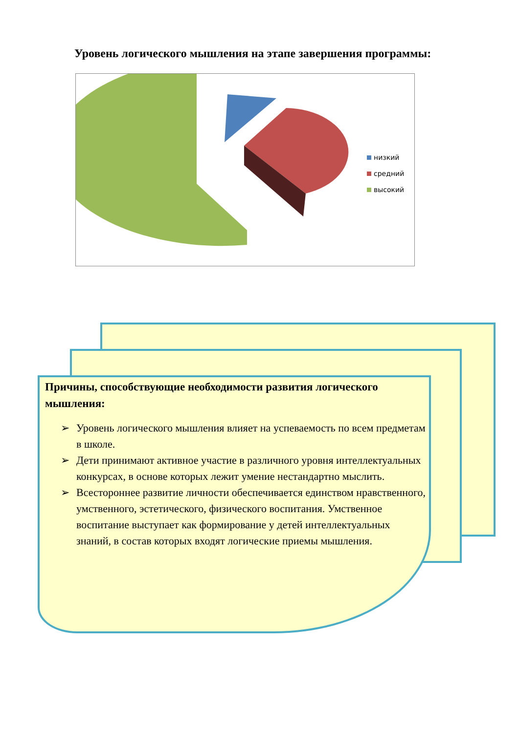Уровень логического мышления на этапе завершения программы:
низкий
средний
высокий
Причины, способствующие необходимости развития логического мышления:
➢ Уровень логического мышления влияет на успеваемость по всем предметам в школе.
➢ Дети принимают активное участие в различного уровня интеллектуальных конкурсах, в основе которых лежит умение нестандартно мыслить.
➢ Всестороннее развитие личности обеспечивается единством нравственного, умственного, эстетического, физического воспитания. Умственное воспитание выступает как формирование у детей интеллектуальных знаний, в состав которых входят логические приемы мышления.